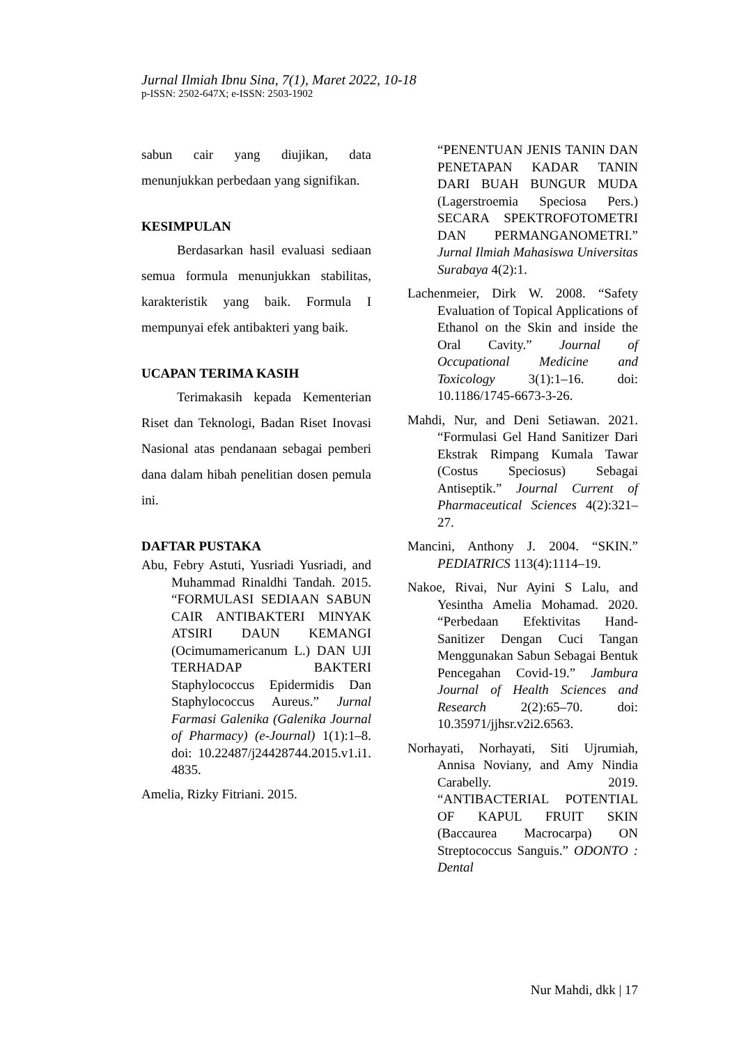Jurnal Ilmiah Ibnu Sina, 7(1), Maret 2022, 10-18
p-ISSN: 2502-647X; e-ISSN: 2503-1902
sabun cair yang diujikan, data menunjukkan perbedaan yang signifikan.
KESIMPULAN
Berdasarkan hasil evaluasi sediaan semua formula menunjukkan stabilitas, karakteristik yang baik. Formula I mempunyai efek antibakteri yang baik.
UCAPAN TERIMA KASIH
Terimakasih kepada Kementerian Riset dan Teknologi, Badan Riset Inovasi Nasional atas pendanaan sebagai pemberi dana dalam hibah penelitian dosen pemula ini.
DAFTAR PUSTAKA
Abu, Febry Astuti, Yusriadi Yusriadi, and Muhammad Rinaldhi Tandah. 2015. “FORMULASI SEDIAAN SABUN CAIR ANTIBAKTERI MINYAK ATSIRI DAUN KEMANGI (Ocimumamericanum L.) DAN UJI TERHADAP BAKTERI Staphylococcus Epidermidis Dan Staphylococcus Aureus.” Jurnal Farmasi Galenika (Galenika Journal of Pharmacy) (e-Journal) 1(1):1–8. doi: 10.22487/j24428744.2015.v1.i1. 4835.
Amelia, Rizky Fitriani. 2015.
“PENENTUAN JENIS TANIN DAN PENETAPAN KADAR TANIN DARI BUAH BUNGUR MUDA (Lagerstroemia Speciosa Pers.) SECARA SPEKTROFOTOMETRI DAN PERMANGANOMETRI.” Jurnal Ilmiah Mahasiswa Universitas Surabaya 4(2):1.
Lachenmeier, Dirk W. 2008. “Safety Evaluation of Topical Applications of Ethanol on the Skin and inside the Oral Cavity.” Journal of Occupational Medicine and Toxicology 3(1):1–16. doi: 10.1186/1745-6673-3-26.
Mahdi, Nur, and Deni Setiawan. 2021. “Formulasi Gel Hand Sanitizer Dari Ekstrak Rimpang Kumala Tawar (Costus Speciosus) Sebagai Antiseptik.” Journal Current of Pharmaceutical Sciences 4(2):321–27.
Mancini, Anthony J. 2004. “SKIN.” PEDIATRICS 113(4):1114–19.
Nakoe, Rivai, Nur Ayini S Lalu, and Yesintha Amelia Mohamad. 2020. “Perbedaan Efektivitas Hand-Sanitizer Dengan Cuci Tangan Menggunakan Sabun Sebagai Bentuk Pencegahan Covid-19.” Jambura Journal of Health Sciences and Research 2(2):65–70. doi: 10.35971/jjhsr.v2i2.6563.
Norhayati, Norhayati, Siti Ujrumiah, Annisa Noviany, and Amy Nindia Carabelly. 2019. “ANTIBACTERIAL POTENTIAL OF KAPUL FRUIT SKIN (Baccaurea Macrocarpa) ON Streptococcus Sanguis.” ODONTO : Dental
Nur Mahdi, dkk | 17